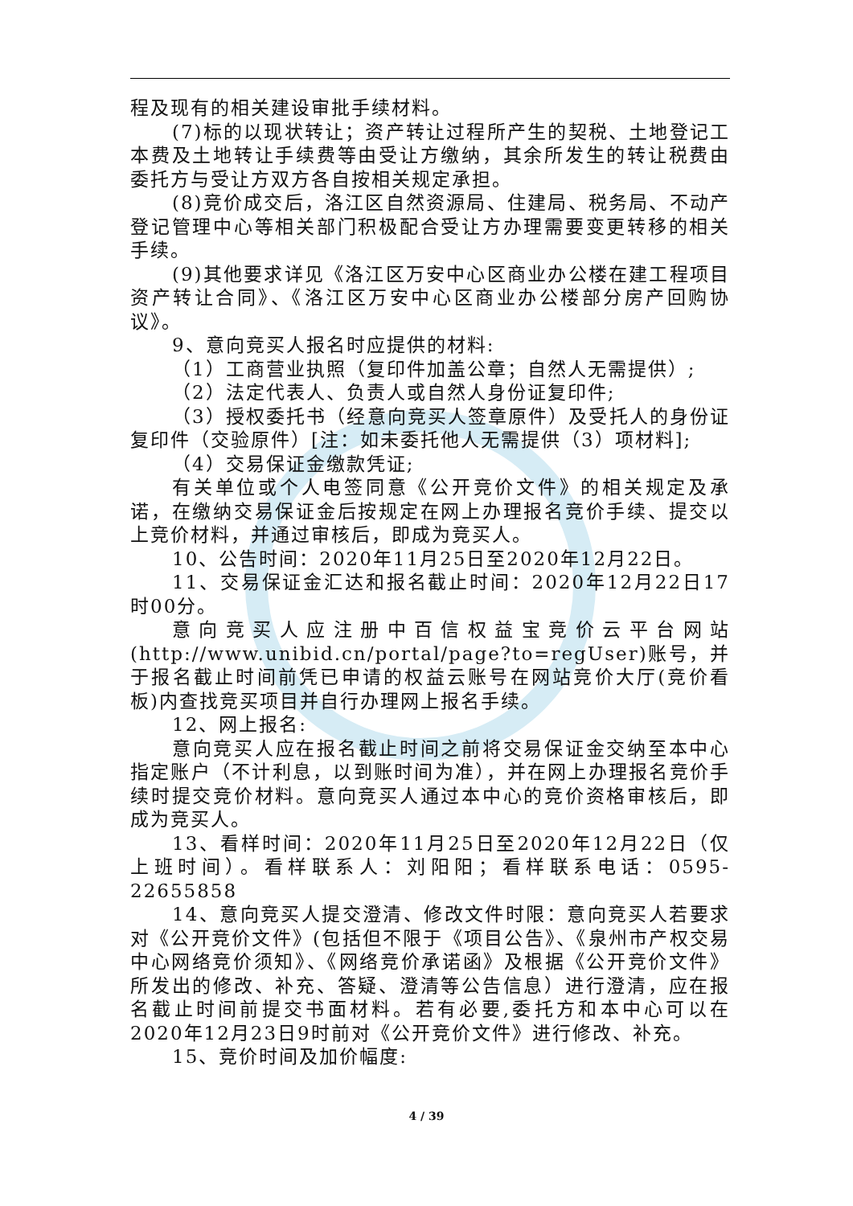程及现有的相关建设审批手续材料。
(7)标的以现状转让；资产转让过程所产生的契税、土地登记工本费及土地转让手续费等由受让方缴纳，其余所发生的转让税费由委托方与受让方双方各自按相关规定承担。
(8)竞价成交后，洛江区自然资源局、住建局、税务局、不动产登记管理中心等相关部门积极配合受让方办理需要变更转移的相关手续。
(9)其他要求详见《洛江区万安中心区商业办公楼在建工程项目资产转让合同》、《洛江区万安中心区商业办公楼部分房产回购协议》。
9、意向竞买人报名时应提供的材料:
（1）工商营业执照（复印件加盖公章；自然人无需提供）;
（2）法定代表人、负责人或自然人身份证复印件;
（3）授权委托书（经意向竞买人签章原件）及受托人的身份证复印件（交验原件）[注：如未委托他人无需提供（3）项材料];
（4）交易保证金缴款凭证;
有关单位或个人电签同意《公开竞价文件》的相关规定及承诺，在缴纳交易保证金后按规定在网上办理报名竞价手续、提交以上竞价材料，并通过审核后，即成为竞买人。
10、公告时间：2020年11月25日至2020年12月22日。
11、交易保证金汇达和报名截止时间：2020年12月22日17时00分。
意向竞买人应注册中百信权益宝竞价云平台网站(http://www.unibid.cn/portal/page?to=regUser)账号，并于报名截止时间前凭已申请的权益云账号在网站竞价大厅(竞价看板)内查找竞买项目并自行办理网上报名手续。
12、网上报名:
意向竞买人应在报名截止时间之前将交易保证金交纳至本中心指定账户（不计利息，以到账时间为准），并在网上办理报名竞价手续时提交竞价材料。意向竞买人通过本中心的竞价资格审核后，即成为竞买人。
13、看样时间：2020年11月25日至2020年12月22日（仅上班时间）。看样联系人：刘阳阳；看样联系电话：0595-22655858
14、意向竞买人提交澄清、修改文件时限：意向竞买人若要求对《公开竞价文件》(包括但不限于《项目公告》、《泉州市产权交易中心网络竞价须知》、《网络竞价承诺函》及根据《公开竞价文件》所发出的修改、补充、答疑、澄清等公告信息）进行澄清，应在报名截止时间前提交书面材料。若有必要,委托方和本中心可以在2020年12月23日9时前对《公开竞价文件》进行修改、补充。
15、竞价时间及加价幅度:
4 / 39